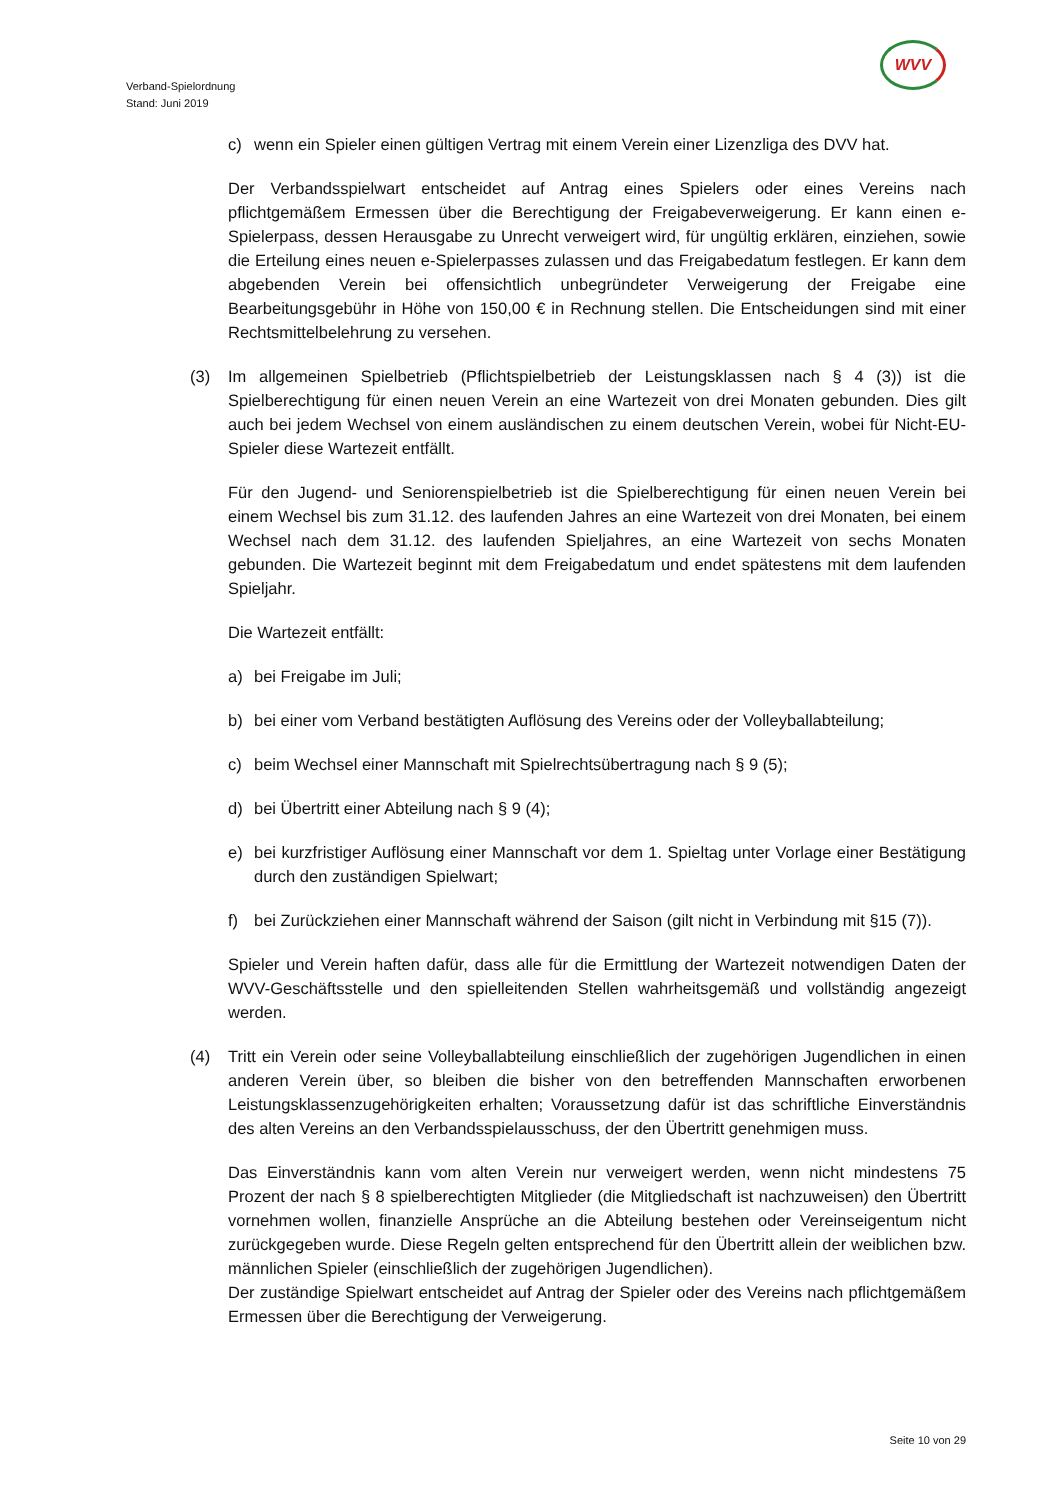WVV
Verband-Spielordnung
Stand: Juni 2019
c) wenn ein Spieler einen gültigen Vertrag mit einem Verein einer Lizenzliga des DVV hat.
Der Verbandsspielwart entscheidet auf Antrag eines Spielers oder eines Vereins nach pflichtgemäßem Ermessen über die Berechtigung der Freigabeverweigerung. Er kann einen e-Spielerpass, dessen Herausgabe zu Unrecht verweigert wird, für ungültig erklären, einziehen, sowie die Erteilung eines neuen e-Spielerpasses zulassen und das Freigabedatum festlegen. Er kann dem abgebenden Verein bei offensichtlich unbegründeter Verweigerung der Freigabe eine Bearbeitungsgebühr in Höhe von 150,00 € in Rechnung stellen. Die Entscheidungen sind mit einer Rechtsmittelbelehrung zu versehen.
(3) Im allgemeinen Spielbetrieb (Pflichtspielbetrieb der Leistungsklassen nach § 4 (3)) ist die Spielberechtigung für einen neuen Verein an eine Wartezeit von drei Monaten gebunden. Dies gilt auch bei jedem Wechsel von einem ausländischen zu einem deutschen Verein, wobei für Nicht-EU-Spieler diese Wartezeit entfällt.
Für den Jugend- und Seniorenspielbetrieb ist die Spielberechtigung für einen neuen Verein bei einem Wechsel bis zum 31.12. des laufenden Jahres an eine Wartezeit von drei Monaten, bei einem Wechsel nach dem 31.12. des laufenden Spieljahres, an eine Wartezeit von sechs Monaten gebunden. Die Wartezeit beginnt mit dem Freigabedatum und endet spätestens mit dem laufenden Spieljahr.
Die Wartezeit entfällt:
a) bei Freigabe im Juli;
b) bei einer vom Verband bestätigten Auflösung des Vereins oder der Volleyballabteilung;
c) beim Wechsel einer Mannschaft mit Spielrechtsübertragung nach § 9 (5);
d) bei Übertritt einer Abteilung nach § 9 (4);
e) bei kurzfristiger Auflösung einer Mannschaft vor dem 1. Spieltag unter Vorlage einer Bestätigung durch den zuständigen Spielwart;
f) bei Zurückziehen einer Mannschaft während der Saison (gilt nicht in Verbindung mit §15 (7)).
Spieler und Verein haften dafür, dass alle für die Ermittlung der Wartezeit notwendigen Daten der WVV-Geschäftsstelle und den spielleitenden Stellen wahrheitsgemäß und vollständig angezeigt werden.
(4) Tritt ein Verein oder seine Volleyballabteilung einschließlich der zugehörigen Jugendlichen in einen anderen Verein über, so bleiben die bisher von den betreffenden Mannschaften erworbenen Leistungsklassenzugehörigkeiten erhalten; Voraussetzung dafür ist das schriftliche Einverständnis des alten Vereins an den Verbandsspielausschuss, der den Übertritt genehmigen muss.
Das Einverständnis kann vom alten Verein nur verweigert werden, wenn nicht mindestens 75 Prozent der nach § 8 spielberechtigten Mitglieder (die Mitgliedschaft ist nachzuweisen) den Übertritt vornehmen wollen, finanzielle Ansprüche an die Abteilung bestehen oder Vereinseigentum nicht zurückgegeben wurde. Diese Regeln gelten entsprechend für den Übertritt allein der weiblichen bzw. männlichen Spieler (einschließlich der zugehörigen Jugendlichen).
Der zuständige Spielwart entscheidet auf Antrag der Spieler oder des Vereins nach pflichtgemäßem Ermessen über die Berechtigung der Verweigerung.
Seite 10 von 29